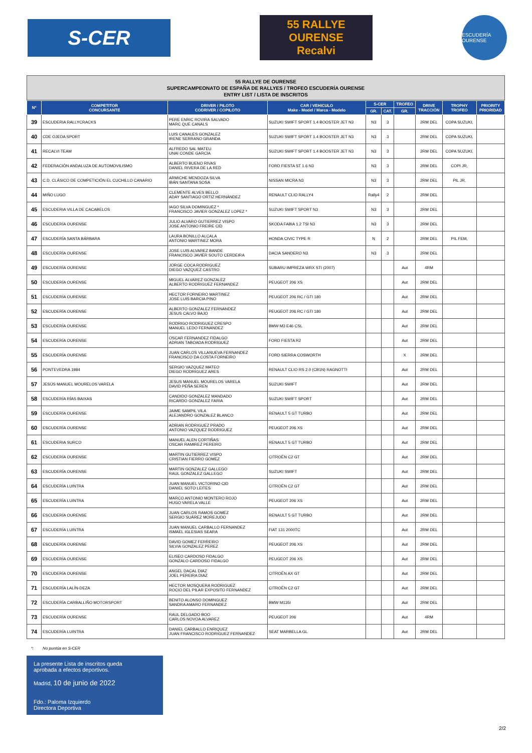S-CER
55 RALLYE OURENSE
Recalvi
ESCUDERÍA OURENSE
55 RALLYE DE OURENSE
SUPERCAMPEONATO DE ESPAÑA DE RALLYES / TROFEO ESCUDERÍA OURENSE
ENTRY LIST / LISTA DE INSCRITOS
| Nº | COMPETITOR CONCURSANTE | DRIVER / PILOTO CODRIVER / COPILOTO | CAR / VEHICULO Make - Model / Marca - Modelo | S-CER | | TROFEO | DRIVE TRACCIÓN | TROPHY TROFEO | PRIORITY PRIORIDAD |
| --- | --- | --- | --- | --- | --- | --- | --- | --- | --- |
| | | | | GR. | CAT. | GR. | | | |
| 39 | ESCUDERIA RALLYCRACKS | PERE ENRIC ROVIRA SALVADO MARC QUE CANALS | SUZUKI SWIFT SPORT 1.4 BOOSTER JET N3 | N3 | 3 | | 2RM DEL | COPA SUZUKI, | |
| 40 | CDE OJEDA SPORT | LUIS CANALES GONZALEZ IRENE SERRANO GRANDA | SUZUKI SWIFT SPORT 1.4 BOOSTER JET N3 | N3 | 3 | | 2RM DEL | COPA SUZUKI, | |
| 41 | RECALVI TEAM | ALFREDO SAL MATEU UNAI CONDE GARCIA | SUZUKI SWIFT SPORT 1.4 BOOSTER JET N3 | N3 | 3 | | 2RM DEL | COPA SUZUKI, | |
| 42 | FEDERACIÓN ANDALUZA DE AUTOMOVILISMO | ALBERTO BUENO RIVAS DANIEL RIVERA DE LA RED | FORD FIESTA ST 1.6 N3 | N3 | 3 | | 2RM DEL | COPI JR, | |
| 43 | C.D. CLÁSICO DE COMPETICIÓN EL CUCHILLO CANARIO | ARMICHE MENDOZA SILVA IBÁN SANTANA SOSA | NISSAN MICRA N3 | N3 | 3 | | 2RM DEL | PIL JR, | |
| 44 | MIÑO LUGO | CLEMENTE ALVES BELLO ADAY SANTIAGO ORTIZ HERNÁNDEZ | RENAULT CLIO RALLY4 | Rally4 | 2 | | 2RM DEL | | |
| 45 | ESCUDERIA VILLA DE CACABELOS | IAGO SILVA DOMINGUEZ * FRANCISCO JAVIER GONZALEZ LOPEZ * | SUZUKI SWIFT SPORT N3 | N3 | 3 | | 2RM DEL | | |
| 46 | ESCUDERÍA OURENSE | JULIO ALVARO GUTIERREZ VISPO JOSE ANTONIO FREIRE CID | SKODA FABIA 1.2 TSI N3 | N3 | 3 | | 2RM DEL | | |
| 47 | ESCUDERÍA SANTA BÁRBARA | LAURA BONILLO ALCALA ANTONIO MARTINEZ MORA | HONDA CIVIC TYPE R | N | 2 | | 2RM DEL | PIL FEM, | |
| 48 | ESCUDERÍA OURENSE | JOSE LUIS ALVAREZ BANDE FRANCISCO JAVIER SOUTO CERDEIRA | DACIA SANDERO N3 | N3 | 3 | | 2RM DEL | | |
| 49 | ESCUDERÍA OURENSE | JORGE COCA RODRIGUEZ DIEGO VAZQUEZ CASTRO | SUBARU IMPREZA WRX STI (2007) | | | Aut | 4RM | | |
| 50 | ESCUDERÍA OURENSE | MIGUEL ALVAREZ GONZALEZ ALBERTO RODRIGUEZ FERNANDEZ | PEUGEOT 206 XS | | | Aut | 2RM DEL | | |
| 51 | ESCUDERÍA OURENSE | HECTOR FORNEIRO MARTINEZ JOSE LUIS BARCIA PINO | PEUGEOT 206 RC / GTI 180 | | | Aut | 2RM DEL | | |
| 52 | ESCUDERÍA OURENSE | ALBERTO GONZALEZ FERNANDEZ JESUS CALVO BAJO | PEUGEOT 206 RC / GTI 180 | | | Aut | 2RM DEL | | |
| 53 | ESCUDERÍA OURENSE | RODRIGO RODRIGUEZ CRESPO MANUEL LEDO FERNANDEZ | BMW M3 E46 CSL | | | Aut | 2RM DEL | | |
| 54 | ESCUDERÍA OURENSE | OSCAR FERNANDEZ FIDALGO ADRIAN TABOADA RODRIGUEZ | FORD FIESTA R2 | | | Aut | 2RM DEL | | |
| 55 | ESCUDERÍA OURENSE | JUAN CARLOS VILLANUEVA FERNANDEZ FRANCISCO DA COSTA FORNEIRO | FORD SIERRA COSWORTH | | | X | 2RM DEL | | |
| 56 | PONTEVEDRA 1984 | SERGIO VAZQUEZ MATEO DIEGO RODRIGUEZ ARES | RENAULT CLIO RS 2.0 (CB1N) RAGNOTTI | | | Aut | 2RM DEL | | |
| 57 | JESÚS MANUEL MOURELOS VARELA | JESUS MANUEL MOURELOS VARELA DAVID PEÑA SEREN | SUZUKI SWIFT | | | Aut | 2RM DEL | | |
| 58 | ESCUDERÍA RÍAS BAIXAS | CANDIDO GONZALEZ MANDADO RICARDO GONZALEZ FARIA | SUZUKI SWIFT SPORT | | | Aut | 2RM DEL | | |
| 59 | ESCUDERÍA OURENSE | JAIME SAMPIL VILA ALEJANDRO GONZALEZ BLANCO | RENAULT 5 GT TURBO | | | Aut | 2RM DEL | | |
| 60 | ESCUDERÍA OURENSE | ADRIAN RODRIGUEZ PRADO ANTONIO VAZQUEZ RODRIGUEZ | PEUGEOT 206 XS | | | Aut | 2RM DEL | | |
| 61 | ESCUDERIA SURCO | MANUEL ALEN CORTIÑAS OSCAR RAMIREZ PEREIRO | RENAULT 5 GT TURBO | | | Aut | 2RM DEL | | |
| 62 | ESCUDERÍA OURENSE | MARTIN GUTIERREZ VISPO CRISTIAN FIERRO GOMEZ | CITROËN C2 GT | | | Aut | 2RM DEL | | |
| 63 | ESCUDERÍA OURENSE | MARTIN GONZALEZ GALLEGO RAUL GONZALEZ GALLEGO | SUZUKI SWIFT | | | Aut | 2RM DEL | | |
| 64 | ESCUDERÍA LUINTRA | JUAN MANUEL VICTORINO CID DANIEL SOTO LEITES | CITROËN C2 GT | | | Aut | 2RM DEL | | |
| 65 | ESCUDERÍA LUINTRA | MARCO ANTONIO MONTERO ROJO HUGO VARELA VALLE | PEUGEOT 206 XS | | | Aut | 2RM DEL | | |
| 66 | ESCUDERÍA OURENSE | JUAN CARLOS RAMOS GOMEZ SERGIO SUÁREZ MOREJUDO | RENAULT 5 GT TURBO | | | Aut | 2RM DEL | | |
| 67 | ESCUDERÍA LUINTRA | JUAN MANUEL CARBALLO FERNANDEZ ISMAEL IGLESIAS SEARA | FIAT 131 2000TC | | | Aut | 2RM DEL | | |
| 68 | ESCUDERÍA OURENSE | DAVID GOMEZ FERREIRO SILVIA GONZALEZ PEREZ | PEUGEOT 206 XS | | | Aut | 2RM DEL | | |
| 69 | ESCUDERÍA OURENSE | ELISEO CARDOSO FIDALGO GONZALO CARDOSO FIDALGO | PEUGEOT 206 XS | | | Aut | 2RM DEL | | |
| 70 | ESCUDERÍA OURENSE | ANGEL DACAL DIAZ JOEL PEREIRA DIAZ | CITROËN AX GT | | | Aut | 2RM DEL | | |
| 71 | ESCUDERÍA LALÍN-DEZA | HECTOR MOSQUERA RODRIGUEZ ROCIO DEL PILAR EXPOSITO FERNANDEZ | CITROËN C2 GT | | | Aut | 2RM DEL | | |
| 72 | ESCUDERÍA CARBALLIÑO MOTORSPORT | BENITO ALONSO DOMINGUEZ SANDRA AMARO FERNANDEZ | BMW M135I | | | Aut | 2RM DEL | | |
| 73 | ESCUDERÍA OURENSE | RAUL DELGADO BOO CARLOS NOVOA ALVAREZ | PEUGEOT 206 | | | Aut | 4RM | | |
| 74 | ESCUDERÍA LUINTRA | DANIEL CARBALLO ENRIQUEZ JUAN FRANCISCO RODRIGUEZ FERNANDEZ | SEAT MARBELLA GL | | | Aut | 2RM DEL | | |
*: No puntúa en S-CER
La presente Lista de inscritos queda
aprobada a efectos deportivos.
Madrid, 10 de junio de 2022
Fdo.: Paloma Izquierdo
Directora Deportiva
2/2